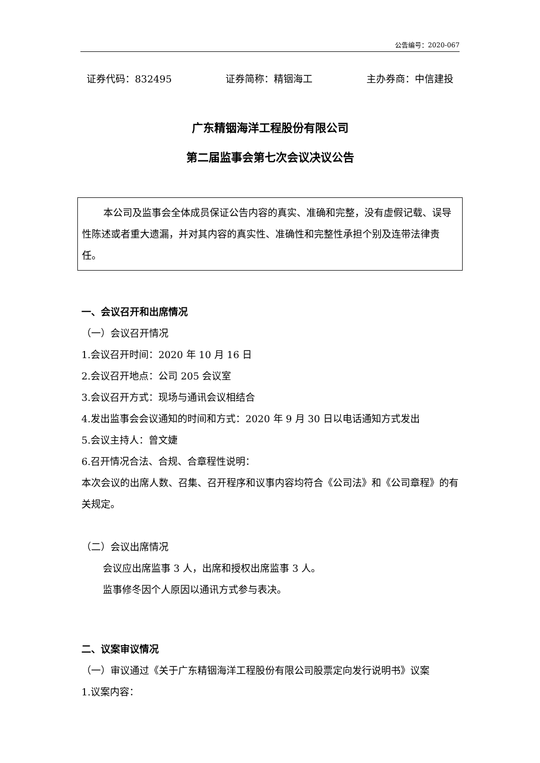公告编号：2020-067
证券代码：832495 证券简称：精铟海工 主办券商：中信建投
广东精铟海洋工程股份有限公司
第二届监事会第七次会议决议公告
本公司及监事会全体成员保证公告内容的真实、准确和完整，没有虚假记载、误导性陈述或者重大遗漏，并对其内容的真实性、准确性和完整性承担个别及连带法律责任。
一、会议召开和出席情况
（一）会议召开情况
1.会议召开时间：2020 年 10 月 16 日
2.会议召开地点：公司 205 会议室
3.会议召开方式：现场与通讯会议相结合
4.发出监事会会议通知的时间和方式：2020 年 9 月 30 日以电话通知方式发出
5.会议主持人：曾文婕
6.召开情况合法、合规、合章程性说明：
本次会议的出席人数、召集、召开程序和议事内容均符合《公司法》和《公司章程》的有关规定。
（二）会议出席情况
会议应出席监事 3 人，出席和授权出席监事 3 人。
监事修冬因个人原因以通讯方式参与表决。
二、议案审议情况
（一）审议通过《关于广东精铟海洋工程股份有限公司股票定向发行说明书》议案
1.议案内容：